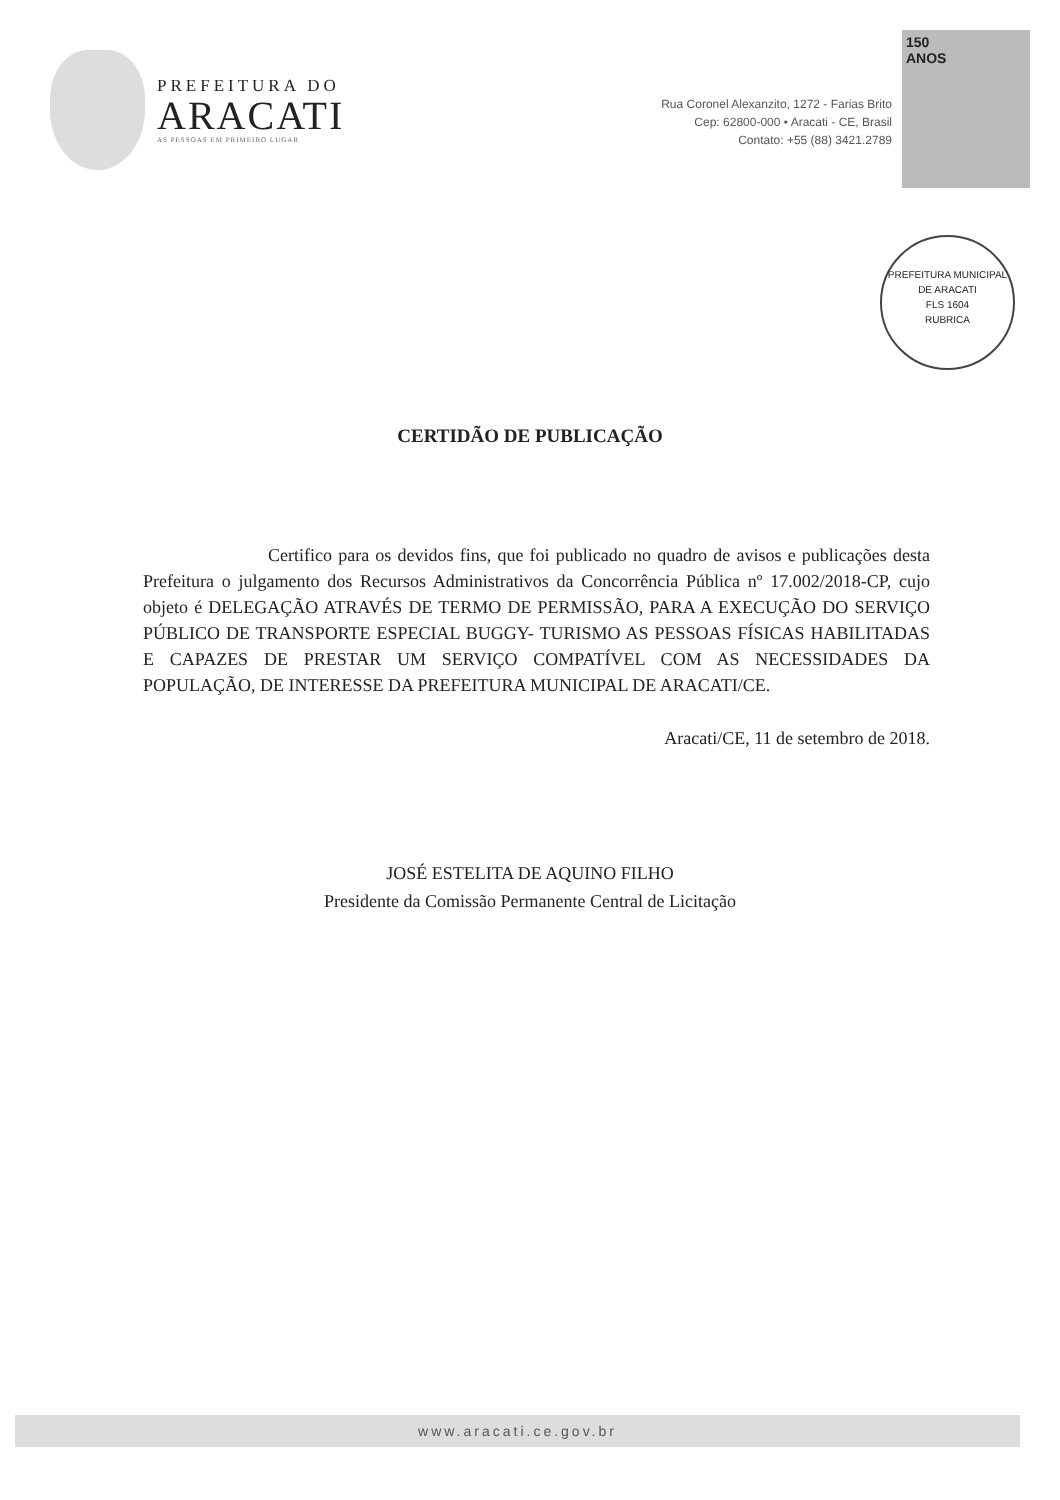PREFEITURA DO
ARACATI
AS PESSOAS EM PRIMEIRO LUGAR
Rua Coronel Alexanzito, 1272 - Farias Brito
Cep: 62800-000 • Aracati - CE, Brasil
Contato: +55 (88) 3421.2789
150
ANOS
PREFEITURA MUNICIPAL DE ARACATI
FLS 1604
RUBRICA
CERTIDÃO DE PUBLICAÇÃO
Certifico para os devidos fins, que foi publicado no quadro de avisos e publicações desta Prefeitura o julgamento dos Recursos Administrativos da Concorrência Pública nº 17.002/2018-CP, cujo objeto é DELEGAÇÃO ATRAVÉS DE TERMO DE PERMISSÃO, PARA A EXECUÇÃO DO SERVIÇO PÚBLICO DE TRANSPORTE ESPECIAL BUGGY- TURISMO AS PESSOAS FÍSICAS HABILITADAS E CAPAZES DE PRESTAR UM SERVIÇO COMPATÍVEL COM AS NECESSIDADES DA POPULAÇÃO, DE INTERESSE DA PREFEITURA MUNICIPAL DE ARACATI/CE.
Aracati/CE, 11 de setembro de 2018.
JOSÉ ESTELITA DE AQUINO FILHO
Presidente da Comissão Permanente Central de Licitação
www.aracati.ce.gov.br